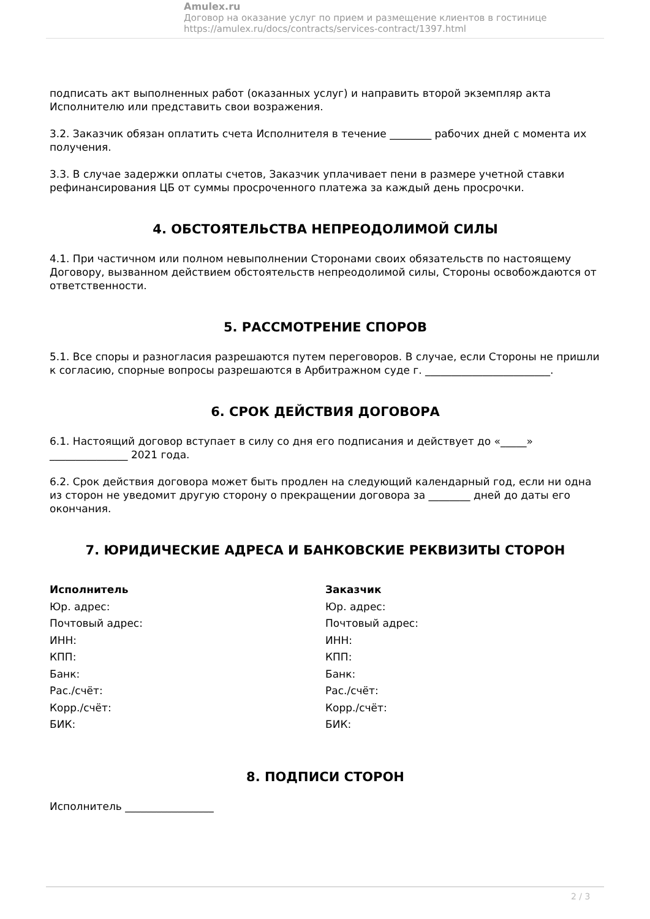Amulex.ru
Договор на оказание услуг по прием и размещение клиентов в гостинице
https://amulex.ru/docs/contracts/services-contract/1397.html
подписать акт выполненных работ (оказанных услуг) и направить второй экземпляр акта Исполнителю или представить свои возражения.
3.2. Заказчик обязан оплатить счета Исполнителя в течение ________ рабочих дней с момента их получения.
3.3. В случае задержки оплаты счетов, Заказчик уплачивает пени в размере учетной ставки рефинансирования ЦБ от суммы просроченного платежа за каждый день просрочки.
4. ОБСТОЯТЕЛЬСТВА НЕПРЕОДОЛИМОЙ СИЛЫ
4.1. При частичном или полном невыполнении Сторонами своих обязательств по настоящему Договору, вызванном действием обстоятельств непреодолимой силы, Стороны освобождаются от ответственности.
5. РАССМОТРЕНИЕ СПОРОВ
5.1. Все споры и разногласия разрешаются путем переговоров. В случае, если Стороны не пришли к согласию, спорные вопросы разрешаются в Арбитражном суде г. ________________________.
6. СРОК ДЕЙСТВИЯ ДОГОВОРА
6.1. Настоящий договор вступает в силу со дня его подписания и действует до «_____» _______________ 2021 года.
6.2. Срок действия договора может быть продлен на следующий календарный год, если ни одна из сторон не уведомит другую сторону о прекращении договора за ________ дней до даты его окончания.
7. ЮРИДИЧЕСКИЕ АДРЕСА И БАНКОВСКИЕ РЕКВИЗИТЫ СТОРОН
Исполнитель
Юр. адрес:
Почтовый адрес:
ИНН:
КПП:
Банк:
Рас./счёт:
Корр./счёт:
БИК:
Заказчик
Юр. адрес:
Почтовый адрес:
ИНН:
КПП:
Банк:
Рас./счёт:
Корр./счёт:
БИК:
8. ПОДПИСИ СТОРОН
Исполнитель _________________
2 / 3